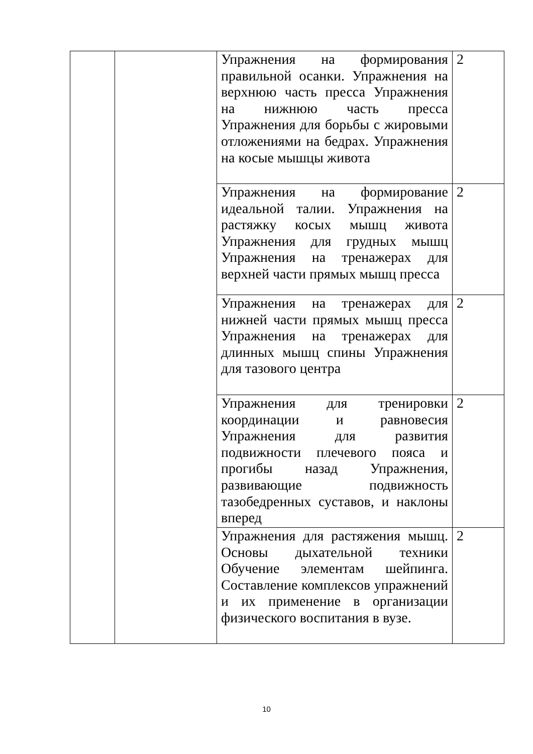| | | Упражнения на формирования правильной осанки. Упражнения на верхнюю часть пресса Упражнения на нижнюю часть пресса Упражнения для борьбы с жировыми отложениями на бедрах. Упражнения на косые мышцы живота | 2 |
| | | Упражнения на формирование идеальной талии. Упражнения на растяжку косых мышц живота Упражнения для грудных мышц Упражнения на тренажерах для верхней части прямых мышц пресса | 2 |
| | | Упражнения на тренажерах для нижней части прямых мышц пресса Упражнения на тренажерах для длинных мышц спины Упражнения для тазового центра | 2 |
| | | Упражнения для тренировки координации и равновесия Упражнения для развития подвижности плечевого пояса и прогибы назад Упражнения, развивающие подвижность тазобедренных суставов, и наклоны вперед | 2 |
| | | Упражнения для растяжения мышц. Основы дыхательной техники Обучение элементам шейпинга. Составление комплексов упражнений и их применение в организации физического воспитания в вузе. | 2 |
10